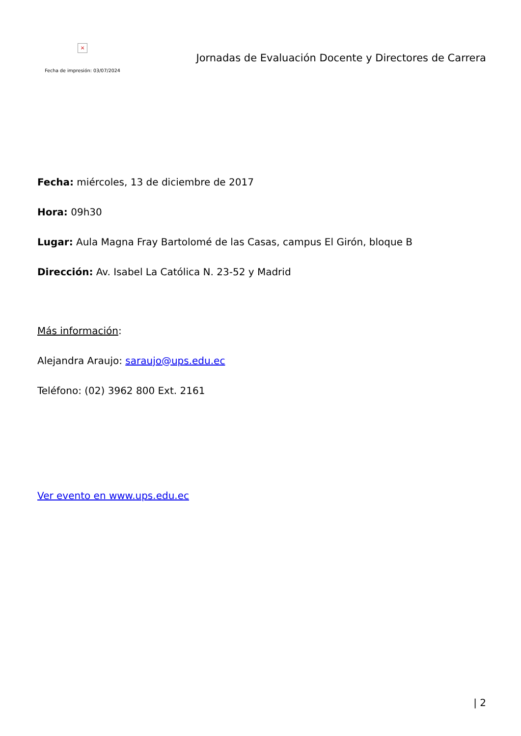×
Fecha de impresión: 03/07/2024
Jornadas de Evaluación Docente y Directores de Carrera
Fecha: miércoles, 13 de diciembre de 2017
Hora: 09h30
Lugar: Aula Magna Fray Bartolomé de las Casas, campus El Girón, bloque B
Dirección: Av. Isabel La Católica N. 23-52 y Madrid
Más información:
Alejandra Araujo: saraujo@ups.edu.ec
Teléfono: (02) 3962 800 Ext. 2161
Ver evento en www.ups.edu.ec
| 2